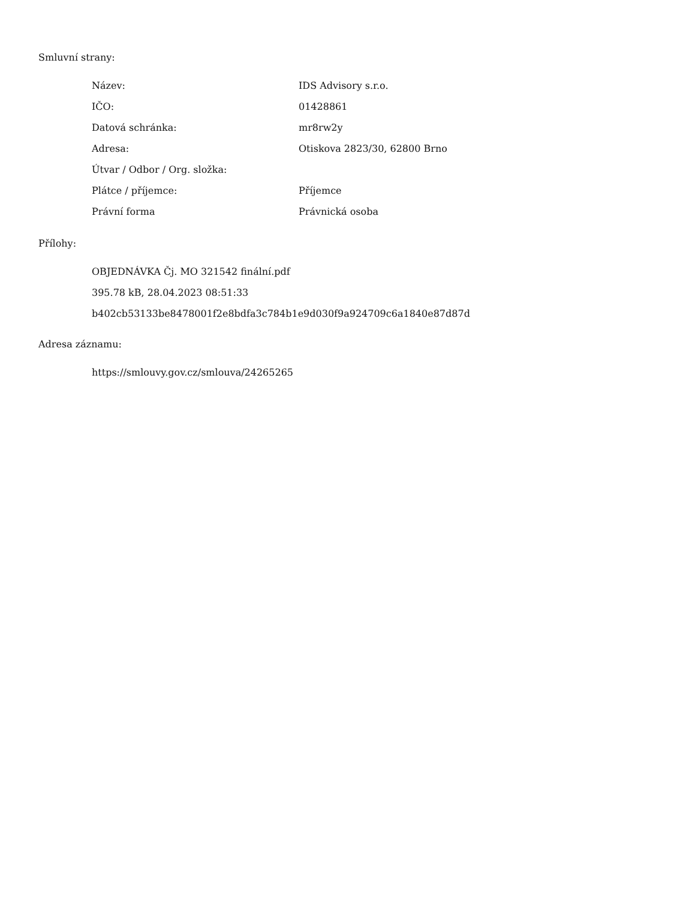Smluvní strany:
| Název: | IDS Advisory s.r.o. |
| IČO: | 01428861 |
| Datová schránka: | mr8rw2y |
| Adresa: | Otiskova 2823/30, 62800 Brno |
| Útvar / Odbor / Org. složka: | |
| Plátce / příjemce: | Příjemce |
| Právní forma | Právnická osoba |
Přílohy:
OBJEDNÁVKA Čj. MO 321542 finální.pdf
395.78 kB, 28.04.2023 08:51:33
b402cb53133be8478001f2e8bdfa3c784b1e9d030f9a924709c6a1840e87d87d
Adresa záznamu:
https://smlouvy.gov.cz/smlouva/24265265